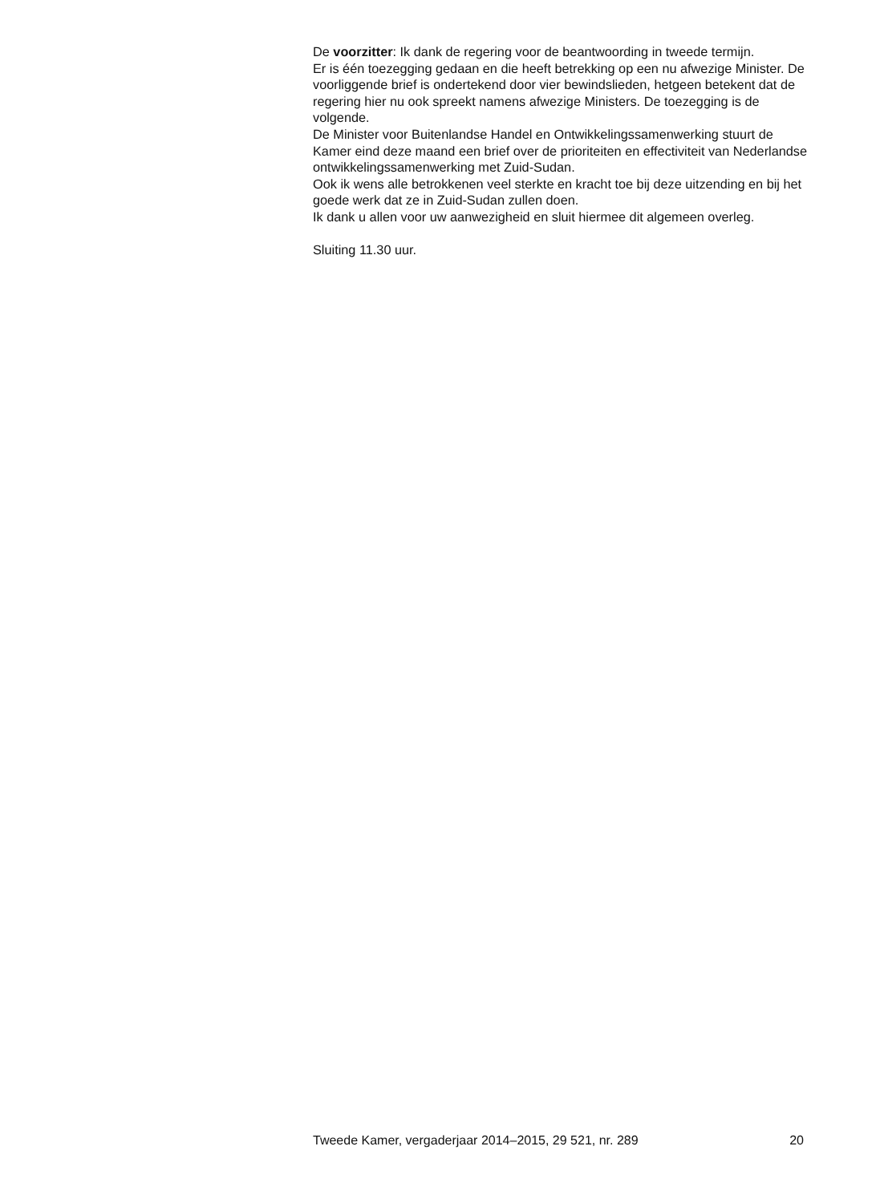De voorzitter: Ik dank de regering voor de beantwoording in tweede termijn.
Er is één toezegging gedaan en die heeft betrekking op een nu afwezige Minister. De voorliggende brief is ondertekend door vier bewindslieden, hetgeen betekent dat de regering hier nu ook spreekt namens afwezige Ministers. De toezegging is de volgende.
De Minister voor Buitenlandse Handel en Ontwikkelingssamenwerking stuurt de Kamer eind deze maand een brief over de prioriteiten en effectiviteit van Nederlandse ontwikkelingssamenwerking met Zuid-Sudan.
Ook ik wens alle betrokkenen veel sterkte en kracht toe bij deze uitzending en bij het goede werk dat ze in Zuid-Sudan zullen doen.
Ik dank u allen voor uw aanwezigheid en sluit hiermee dit algemeen overleg.
Sluiting 11.30 uur.
Tweede Kamer, vergaderjaar 2014–2015, 29 521, nr. 289 20